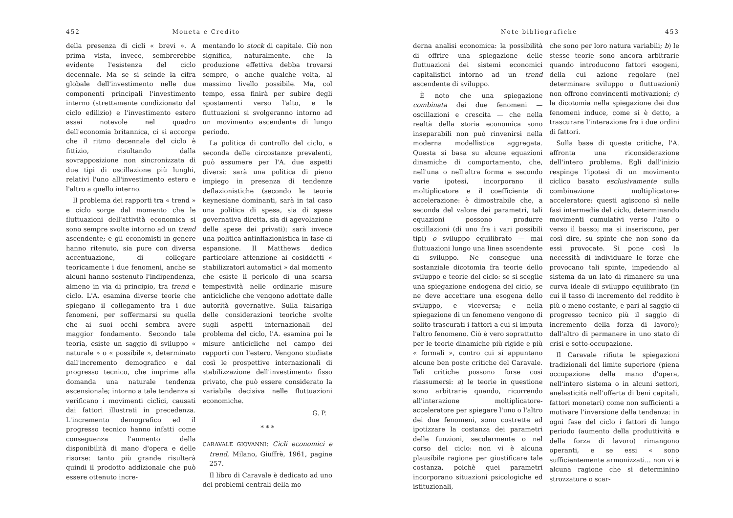452 Moneta e Credito
della presenza di cicli « brevi ». A prima vista, invece, sembrerebbe evidente l'esistenza del ciclo decennale. Ma se si scinde la cifra globale dell'investimento nelle due componenti principali l'investimento interno (strettamente condizionato dal ciclo edilizio) e l'investimento estero assai notevole nel quadro dell'economia britannica, ci si accorge che il ritmo decennale del ciclo è fittizio, risultando dalla sovrapposizione non sincronizzata di due tipi di oscillazione più lunghi, relativi l'uno all'investimento estero e l'altro a quello interno.
Il problema dei rapporti tra « trend » e ciclo sorge dal momento che le fluttuazioni dell'attività economica si sono sempre svolte intorno ad un trend ascendente; e gli economisti in genere hanno ritenuto, sia pure con diversa accentuazione, di collegare teoricamente i due fenomeni, anche se alcuni hanno sostenuto l'indipendenza, almeno in via di principio, tra trend e ciclo. L'A. esamina diverse teorie che spiegano il collegamento tra i due fenomeni, per soffermarsi su quella che ai suoi occhi sembra avere maggior fondamento. Secondo tale teoria, esiste un saggio di sviluppo « naturale » o « possibile », determinato dall'incremento demografico e dal progresso tecnico, che imprime alla domanda una naturale tendenza ascensionale; intorno a tale tendenza si verificano i movimenti ciclici, causati dai fattori illustrati in precedenza. L'incremento demografico ed il progresso tecnico hanno infatti come conseguenza l'aumento della disponibilità di mano d'opera e delle risorse: tanto più grande risulterà quindi il prodotto addizionale che può essere ottenuto incre-
mentando lo stock di capitale. Ciò non significa, naturalmente, che la produzione effettiva debba trovarsi sempre, o anche qualche volta, al massimo livello possibile. Ma, col tempo, essa finirà per subire degli spostamenti verso l'alto, e le fluttuazioni si svolgeranno intorno ad un movimento ascendente di lungo periodo.
La politica di controllo del ciclo, a seconda delle circostanze prevalenti, può assumere per l'A. due aspetti diversi: sarà una politica di pieno impiego in presenza di tendenze deflazionistiche (secondo le teorie keynesiane dominanti, sarà in tal caso una politica di spesa, sia di spesa governativa diretta, sia di agevolazione delle spese dei privati); sarà invece una politica antinflazionistica in fase di espansione. Il Matthews dedica particolare attenzione ai cosiddetti « stabilizzatori automatici » dal momento che esiste il pericolo di una scarsa tempestività nelle ordinarie misure anticicliche che vengono adottate dalle autorità governative. Sulla falsariga delle considerazioni teoriche svolte sugli aspetti internazionali del problema del ciclo, l'A. esamina poi le misure anticicliche nel campo dei rapporti con l'estero. Vengono studiate così le prospettive internazionali di stabilizzazione dell'investimento fisso privato, che può essere considerato la variabile decisiva nelle fluttuazioni economiche.
G. P.
* * *
CARAVALE GIOVANNI: Cicli economici e trend, Milano, Giuffrè, 1961, pagine 257.
Il libro di Caravale è dedicato ad uno dei problemi centrali della mo-
Note bibliografiche 453
derna analisi economica: la possibilità di offrire una spiegazione delle fluttuazioni dei sistemi economici capitalistici intorno ad un trend ascendente di sviluppo.
È noto che una spiegazione combinata dei due fenomeni — oscillazioni e crescita — che nella realtà della storia economica sono inseparabili non può rinvenirsi nella moderna modellistica aggregata. Questa si basa su alcune equazioni dinamiche di comportamento, che, nell'una o nell'altra forma e secondo varie ipotesi, incorporano il moltiplicatore e il coefficiente di accelerazione: è dimostrabile che, a seconda del valore dei parametri, tali equazioni possono produrre oscillazioni (di uno fra i vari possibili tipi) o sviluppo equilibrato — mai fluttuazioni lungo una linea ascendente di sviluppo. Ne consegue una sostanziale dicotomia fra teorie dello sviluppo e teorie del ciclo: se si sceglie una spiegazione endogena del ciclo, se ne deve accettare una esogena dello sviluppo, e viceversa; e nella spiegazione di un fenomeno vengono di solito trascurati i fattori a cui si imputa l'altro fenomeno. Ciò è vero soprattutto per le teorie dinamiche più rigide e più « formali », contro cui si appuntano alcune ben poste critiche del Caravale. Tali critiche possono forse così riassumersi: a) le teorie in questione sono arbitrarie quando, ricorrendo all'interazione moltiplicatore-acceleratore per spiegare l'uno o l'altro dei due fenomeni, sono costrette ad ipotizzare la costanza dei parametri delle funzioni, secolarmente o nel corso del ciclo: non vi è alcuna plausibile ragione per giustificare tale costanza, poichè quei parametri incorporano situazioni psicologiche ed istituzionali,
che sono per loro natura variabili; b) le stesse teorie sono ancora arbitrarie quando introducono fattori esogeni, della cui azione regolare (nel determinare sviluppo o fluttuazioni) non offrono convincenti motivazioni; c) la dicotomia nella spiegazione dei due fenomeni induce, come si è detto, a trascurare l'interazione fra i due ordini di fattori.
Sulla base di queste critiche, l'A. affronta una riconsiderazione dell'intero problema. Egli dall'inizio respinge l'ipotesi di un movimento ciclico basato esclusivamente sulla combinazione moltiplicatore-acceleratore: questi agiscono sì nelle fasi intermedie del ciclo, determinando movimenti cumulativi verso l'alto o verso il basso; ma si inseriscono, per così dire, su spinte che non sono da essi provocate. Si pone così la necessità di individuare le forze che provocano tali spinte, impedendo al sistema da un lato di rimanere su una curva ideale di sviluppo equilibrato (in cui il tasso di incremento del reddito è più o meno costante, e pari al saggio di progresso tecnico più il saggio di incremento della forza di lavoro); dall'altro di permanere in uno stato di crisi e sotto-occupazione.
Il Caravale rifiuta le spiegazioni tradizionali del limite superiore (piena occupazione della mano d'opera, nell'intero sistema o in alcuni settori, anelasticità nell'offerta di beni capitali, fattori monetari) come non sufficienti a motivare l'inversione della tendenza: in ogni fase del ciclo i fattori di lungo periodo (aumento della produttività e della forza di lavoro) rimangono operanti, e se essi « sono sufficientemente armonizzati... non vi è alcuna ragione che si determinino strozzature o scar-